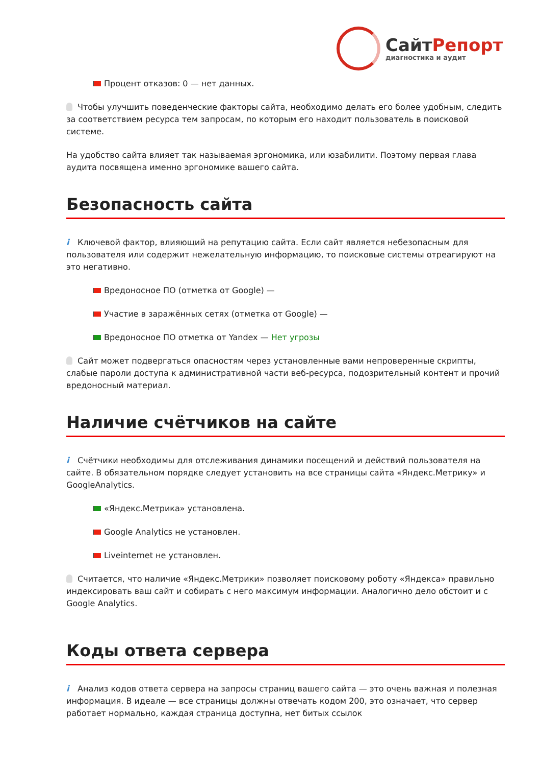СайтРепорт
диагностика и аудит
Процент отказов: 0 — нет данных.
Чтобы улучшить поведенческие факторы сайта, необходимо делать его более удобным, следить за соответствием ресурса тем запросам, по которым его находит пользователь в поисковой системе.
На удобство сайта влияет так называемая эргономика, или юзабилити. Поэтому первая глава аудита посвящена именно эргономике вашего сайта.
Безопасность сайта
i Ключевой фактор, влияющий на репутацию сайта. Если сайт является небезопасным для пользователя или содержит нежелательную информацию, то поисковые системы отреагируют на это негативно.
Вредоносное ПО (отметка от Google) —
Участие в заражённых сетях (отметка от Google) —
Вредоносное ПО отметка от Yandex — Нет угрозы
Сайт может подвергаться опасностям через установленные вами непроверенные скрипты, слабые пароли доступа к административной части веб-ресурса, подозрительный контент и прочий вредоносный материал.
Наличие счётчиков на сайте
i Счётчики необходимы для отслеживания динамики посещений и действий пользователя на сайте. В обязательном порядке следует установить на все страницы сайта «Яндекс.Метрику» и GoogleAnalytics.
«Яндекс.Метрика» установлена.
Google Analytics не установлен.
Liveinternet не установлен.
Считается, что наличие «Яндекс.Метрики» позволяет поисковому роботу «Яндекса» правильно индексировать ваш сайт и собирать с него максимум информации. Аналогично дело обстоит и с Google Analytics.
Коды ответа сервера
i Анализ кодов ответа сервера на запросы страниц вашего сайта — это очень важная и полезная информация. В идеале — все страницы должны отвечать кодом 200, это означает, что сервер работает нормально, каждая страница доступна, нет битых ссылок